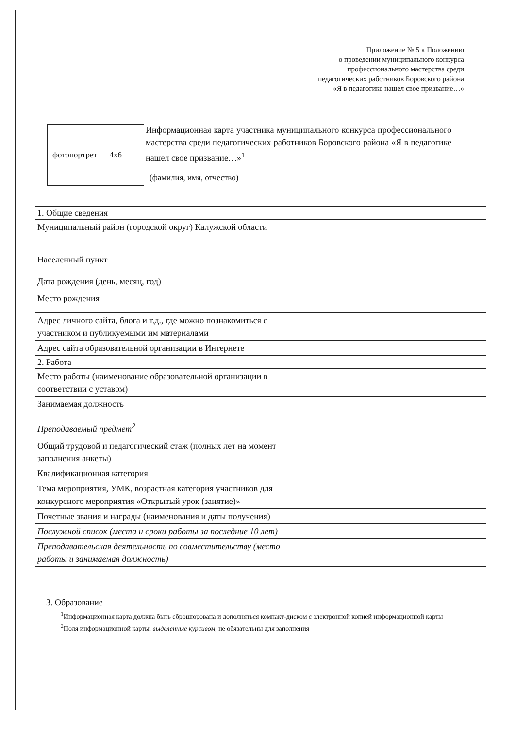Приложение № 5 к Положению
о проведении муниципального конкурса
профессионального мастерства среди
педагогических работников Боровского района
«Я в педагогике нашел свое призвание…»
фотопортрет 4х6
Информационная карта участника муниципального конкурса профессионального мастерства среди педагогических работников Боровского района «Я в педагогике нашел свое призвание…»<sup>1</sup>
(фамилия, имя, отчество)
| 1. Общие сведения | |
| Муниципальный район (городской округ) Калужской области | |
| Населенный пункт | |
| Дата рождения (день, месяц, год) | |
| Место рождения | |
| Адрес личного сайта, блога и т.д., где можно познакомиться с участником и публикуемыми им материалами | |
| Адрес сайта образовательной организации в Интернете | |
| 2. Работа | |
| Место работы (наименование образовательной организации в соответствии с уставом) | |
| Занимаемая должность | |
| Преподаваемый предмет<sup>2</sup> | |
| Общий трудовой и педагогический стаж (полных лет на момент заполнения анкеты) | |
| Квалификационная категория | |
| Тема мероприятия, УМК, возрастная категория участников для конкурсного мероприятия «Открытый урок (занятие)» | |
| Почетные звания и награды (наименования и даты получения) | |
| Послужной список (места и сроки работы за последние 10 лет) | |
| Преподавательская деятельность по совместительству (место работы и занимаемая должность) | |
3. Образование
<sup>1</sup> Информационная карта должна быть сброшюрована и дополняться компакт-диском с электронной копией информационной карты
<sup>2</sup> Поля информационной карты, выделенные курсивом, не обязательны для заполнения